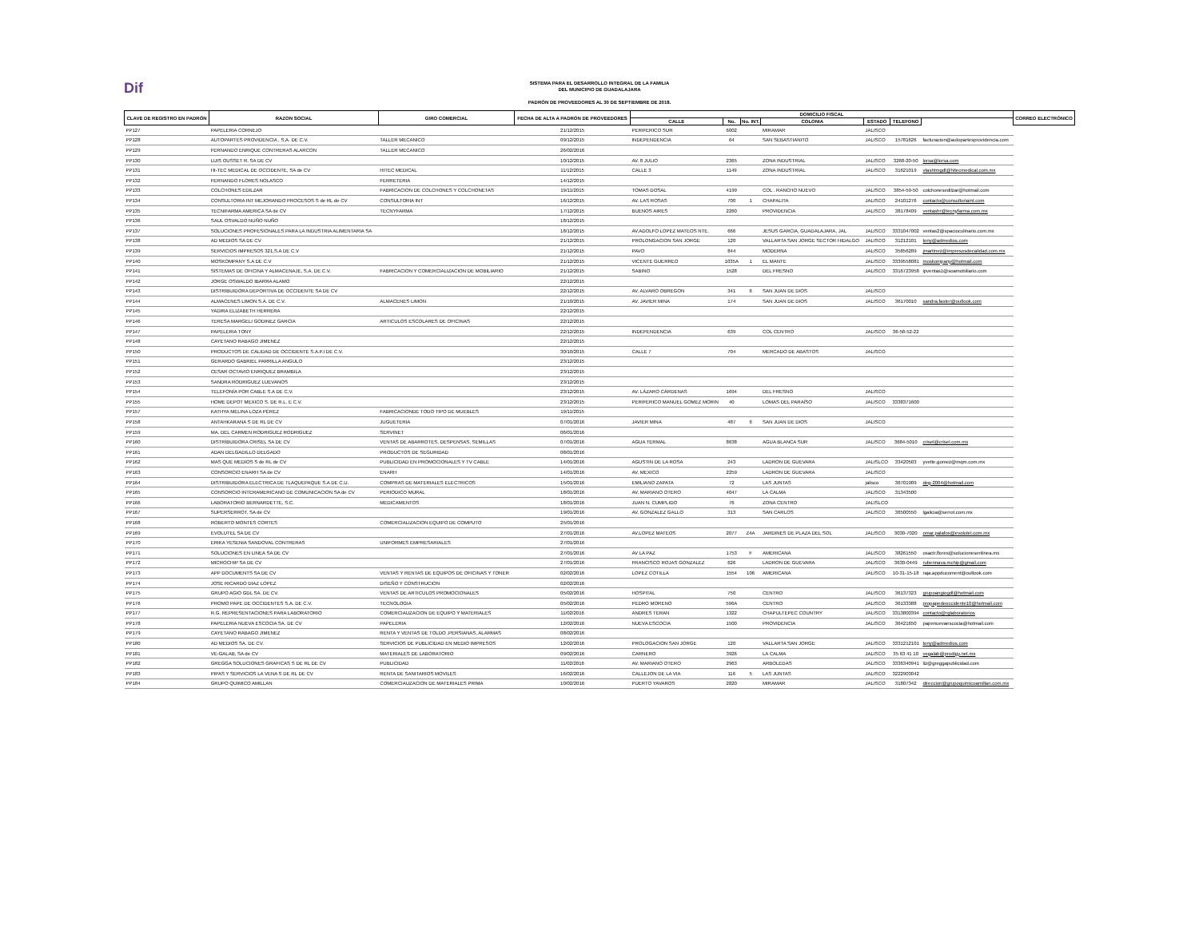Dif
SISTEMA PARA EL DESARROLLO INTEGRAL DE LA FAMILIA
DEL MUNICIPIO DE GUADALAJARA
PADRÓN DE PROVEEDORES AL 30 DE SEPTIEMBRE DE 2018.
| CLAVE DE REGISTRO EN PADRÓN | RAZON SOCIAL | GIRO COMERCIAL | FECHA DE ALTA A PADRÓN DE PROVEEDORES | DOMICILIO FISCAL | | | | | | | CORREO ELECTRÓNICO |
| --- | --- | --- | --- | --- | --- | --- | --- | --- | --- | --- | --- |
| | | | | CALLE | No. | No. INT. | COLONIA | ESTADO | TELEFONO | | |
| PP127 | PAPELERIA CORNEJO | | 21/12/2015 | PERIFERICO SUR | 6002 | | MIRAMAR | JALISCO | | | |
| PP128 | AUTOPARTES PROVIDENCIA , S.A. DE C.V. | TALLER MECANICO | 09/12/2015 | INDEPENDENCIA | 64 | | SAN SEBASTIANITO | JALISCO | 15781626 | facturacion@autopartesprovidencia.com | |
| PP129 | FERNANDO ENRIQUE CONTRERAS ALARCON | TALLER MECANICO | 26/02/2016 | | | | | | | | |
| PP130 | LUIS OUSSET R. SA DE CV | | 10/12/2015 | AV. 8 JULIO | 2365 | | ZONA INDUSTRIAL | JALISCO | 3268-20-50 | lorsa@lorsa.com | |
| PP131 | HI-TEC MEDICAL DE OCCIDENTE, SA de CV | HITEC MEDICAL | 11/12/2015 | CALLE 3 | 1149 | | ZONA INDUSTRIAL | JALISCO | 31621019 | vtashtmgdl@hitecmedical.com.mx | |
| PP132 | FERNANDO FLORES NOLASCO | FERRETERIA | 14/12/2015 | | | | | | | | |
| PP133 | COLCHONES EDILZAR | FABRICACION DE COLCHONES Y COLCHONETAS | 19/11/2015 | TOMAS DOSAL | 4199 | | COL . RANCHO NUEVO | JALISCO | 3854-59-50 | colchonesedilzar@hotmail.com | |
| PP134 | CONSULTORIA INT MEJORANDO PROCESOS S de RL de CV | CONSULTORIA INT | 16/12/2015 | AV. LAS ROSAS | 700 | 1 | CHAPALITA | JALISCO | 24101276 | contacto@consultoriaint.com | |
| PP135 | TECNIFARMA AMERICA SA de CV | TECNYFARMA | 17/12/2015 | BUENOS AIRES | 2260 | | PROVIDENCIA | JALISCO | 38178409 | ventashr@tecnyfarma.com.mx | |
| PP136 | SAUL OSVALDO NUÑO NUÑO | | 18/12/2015 | | | | | | | | |
| PP137 | SOLUCIONES PROFESIONALES PARA LA INDUSTRIA ALIMENTARIA SA | | 18/12/2015 | AV.ADOLFO LOPEZ MATEOS NTE. | 666 | | JESUS GARCIA, GUADALAJARA, JAL | JALISCO | 3331047002 | ventas2@spacioculinario.com.mx | |
| PP138 | AD MEDIOS SA DE CV | | 21/12/2015 | PROLONGACION SAN JORGE | 120 | | VALLARTA SAN JORGE SECTOR HIDALGO | JALISCO | 31212101 | tony@admedios.com | |
| PP139 | SERVICIOS IMPRESOS 321,S.A DE C.V | | 21/12/2015 | PAVO | 844 | | MODERNA | JALISCO | 35856289 | jmartinez@impresosdecalidad.com.mx | |
| PP140 | MOSKOMPANY S.A DE C.V | | 21/12/2015 | VICENTE GUERREO | 1035A | 1 | EL MANTE | JALISCO | 3339558081 | moskompany@hotmail.com | |
| PP141 | SISTEMAS DE OFICINA Y ALMACENAJE, S.A. DE C.V. | FABRICACION Y COMERCIALIZACION DE MOBILIARIO | 21/12/2015 | SABINO | 1528 | | DEL FRESNO | JALISCO | 3316723958 | ipventas1@soamobiliario.com | |
| PP142 | JORGE OSWALDO IBARRA ALAMO | | 22/12/2015 | | | | | | | | |
| PP143 | DISTRIBUIDORA DEPORTIVA DE OCCIDENTE SA DE CV | | 22/12/2015 | AV. ALVARO OBREGON | 341 | 6 | SAN JUAN DE DIOS | JALISCO | | | |
| PP144 | ALMACENES LIMON S.A. DE C.V. | ALMACENES LIMON | 21/10/2015 | AV. JAVIER MINA | 174 | | SAN JUAN DE DIOS | JALISCO | 36170010 | sandra.faster@outlook.com | |
| PP145 | YADIRA ELIZABETH HERRERA | | 22/12/2015 | | | | | | | | |
| PP146 | TERESA MARGELI GODINEZ GARCIA | ARTICULOS ESCOLARES DE OFICINAS | 22/12/2015 | | | | | | | | |
| PP147 | PAPELERIA TONY | | 22/12/2015 | INDEPENDENCIA | 639 | | COL CENTRO | JALISCO | 36-58-52-22 | | |
| PP148 | CAYETANO RABAGO JIMENEZ | | 22/12/2015 | | | | | | | | |
| PP150 | PRODUCTOS DE CALIDAD DE OCCIDENTE S.A.P.I DE C.V. | | 30/10/2015 | CALLE 7 | 704 | | MERCADO DE ABASTOS | JALISCO | | | |
| PP151 | GERARDO GABRIEL PARRILLA ANGULO | | 23/12/2015 | | | | | | | | |
| PP152 | CESAR OCTAVIO ENRIQUEZ BRAMBILA | | 23/12/2015 | | | | | | | | |
| PP153 | SANDRA RODRIGUEZ LUEVANOS | | 23/12/2015 | | | | | | | | |
| PP154 | TELEFONÍA POR CABLE S.A DE C.V. | | 23/12/2015 | AV. LÁZARO CÁRDENAS | 1694 | | DEL FRESNO | JALISCO | | | |
| PP155 | HOME DEPOT MEXICO S. DE R.L. E C.V. | | 23/12/2015 | PERIFERICO MANUEL GOMEZ MORIN | 40 | | LOMAS DEL PARAÍSO | JALISCO | 3338371600 | | |
| PP157 | KATHYA MELINA LOZA PÉREZ | FABRICACIONDE TODO TIPO DE MUEBLES | 19/11/2015 | | | | | | | | |
| PP158 | ANTAHKARANA S DE RL DE CV | JUGUETERIA | 07/01/2016 | JAVIER MINA | 487 | 6 | SAN JUAN DE DIOS | JALISCO | | | |
| PP159 | MA. DEL CARMEN RODRIGUEZ RODRIGUEZ | SERVINET | 06/01/2016 | | | | | | | | |
| PP160 | DISTRIBUIDORA CRISEL SA DE CV | VENTAS DE ABARROTES, DESPENSAS, SEMILLAS | 07/01/2016 | AGUA TERMAL | 8638 | | AGUA BLANCA SUR | JALISCO | 3684-5010 | crisel@crisel.com.mx | |
| PP161 | ADAN DELGADILLO DELGADO | PRODUCTOS DE SEGURIDAD | 08/01/2016 | | | | | | | | |
| PP162 | MAS QUE MEDIOS S de RL de CV | PUBLICIDAD EN PROMOCIONALES Y TV CABLE | 14/01/2016 | AGUSTIN DE LA ROSA | 243 | | LADRON DE GUEVARA | JALISLCO | 33420503 | yvette.gomez@mqm.com.mx | |
| PP163 | CONSORCIO ENARH SA de CV | ENARH | 14/01/2016 | AV. MEXICO | 2259 | | LADRON DE GUEVARA | JALISCO | | | |
| PP164 | DISTRIBUIDORA ELECTRICA DE TLAQUEPAQUE S.A DE C.U. | COMPRAS DE MATERIALES ELECTRICOS | 15/01/2016 | EMILIANO ZAPATA | 72 | | LAS JUNTAS | jalisco | 36701909 | deg-2004@hotmail.com | |
| PP165 | CONSORCIO INTERAMERICANO DE COMUNICACION SA de CV | PERIODICO MURAL | 18/01/2016 | AV. MARIANO OTERO | 4047 | | LA CALMA | JALISCO | 31343500 | | |
| PP166 | LABORATORIO BERNARDETTE, S.C. | MEDICAMENTOS | 18/01/2016 | JUAN N. CUMPLIDO | 76 | | ZONA CENTRO | JALISLCO | | | |
| PP167 | SUPERSERROT, SA de CV | | 19/01/2016 | AV. GONZALEZ GALLO | 313 | | SAN CARLOS | JALISCO | 36500550 | lgalicia@serrot.com.mx | |
| PP168 | ROBERTO MONTES CORTES | COMERCIALIZACION EQUIPO DE COMPUTO | 25/01/2016 | | | | | | | | |
| PP169 | EVOLUTEL SA DE CV | | 27/01/2016 | AV.LOPEZ MATEOS | 2077 | Z4A | JARDINES DE PLAZA DEL SOL | JALISCO | 3030-7020 | omar.palafox@evolutel.com.mx | |
| PP170 | ERIKA YESENIA SANDOVAL CONTRERAS | UNIFORMES EMPRESARIALES | 27/01/2016 | | | | | | | | |
| PP171 | SOLUCIONES EN LINEA SA DE CV | | 27/01/2016 | AV LA PAZ | 1753 | F | AMERICANA | JALISCO | 38261550 | osactr.flores@solucionesenlinea.mx | |
| PP172 | MICROCHIP SA DE CV | | 27/01/2016 | FRANCISCO ROJAS GONZALEZ | 626 | | LADRON DE GUEVARA | JALISCO | 3630-0449 | rubennava.mchip@gmail.com | |
| PP173 | APP DOCUMENTS SA DE CV | VENTAS Y RENTAS DE EQUIPOS DE OFICINAS Y TONER | 02/02/2016 | LOPEZ COTILLA | 1554 | 106 | AMERICANA | JALISCO | 10-31-15-18 | raja.appducoment@outlook.com | |
| PP174 | JOSE RICARDO DIAZ LOPEZ | DISEÑO Y CONSTRUCION | 02/02/2016 | | | | | | | | |
| PP175 | GRUPO AGIO GDL SA. DE CV. | VENTAS DE ARTICULOS PROMOCIONALES | 05/02/2016 | HOSPITAL | 750 | | CENTRO | JALISCO | 36137323 | grupoangiogdl@hotmail.com | |
| PP176 | PROMO PAPE DE OCCIDENTES S.A. DE C.V. | TECNOLOGIA | 05/02/2016 | PEDRO MORENO | 596A | | CENTRO | JALISCO | 36133388 | propapedeoccidente10@hotmail.com | |
| PP177 | R.G. REPRESENTACIONES PARA LABORATORIO | COMERCIAUZACION DE EQUIPO Y MATERIALES | 11/02/2016 | ANDRES TERAN | 1322 | | CHAPULTEPEC COUNTRY | JALISCO | 3313800394 | contacto@rglaboratorios | |
| PP178 | PAPELERIA NUEVA ESCOCIA SA. DE CV | PAPELERIA | 12/02/2016 | NUEVA ESCOCIA | 1500 | | PROVIDENCIA | JALISCO | 36421650 | papenuevaescocia@hotmail.com | |
| PP179 | CAYETANO RABAGO JIMENEZ | RENTA Y VENTAS DE TOLDO ,PERSIANAS, ALARMAS | 08/02/2016 | | | | | | | | |
| PP180 | AD MEDIOS SA. DE CV. | SERVICIOS DE PUBLICIDAD EN MEDIO IMPRESOS | 12/02/2016 | PROLOGACION SAN JORGE | 120 | | VALLARTA SAN JORGE | JALISCO | 3331212101 | tony@admedios.com | |
| PP181 | VE-GALAB, SA de CV | MATERIALES DE LABORATORIO | 09/02/2016 | CARNERO | 3926 | | LA CALMA | JALISCO | 35 63 41 10 | vegalab@prodigy.net.mx | |
| PP182 | GREGGA SOLUCIONES GRAFICAS S DE RL DE CV | PUBLICIDAD | 11/02/2016 | AV. MARIANO OTERO | 2963 | | ARBOLEDAS | JALISCO | 3336340941 | liz@greggapublicidad.com | |
| PP183 | PIPAS Y SERVICIOS LA VENA S DE RL DE CV | RENTA DE SANITARIOS MOVILES | 16/02/2016 | CALLEJON DE LA VIA | 116 | 5 | LAS JUNTAS | JALISCO | 3222903042 | | |
| PP184 | GRUPO QUIMICO AMILLAN | COMERCIAUZACION DE MATERIALES PRIMA | 10/02/2016 | PUERTO YAVAROS | 2820 | | MIRAMAR | JALISCO | 31807342 | direccion@grupoquimicoamillan.com.mx | |